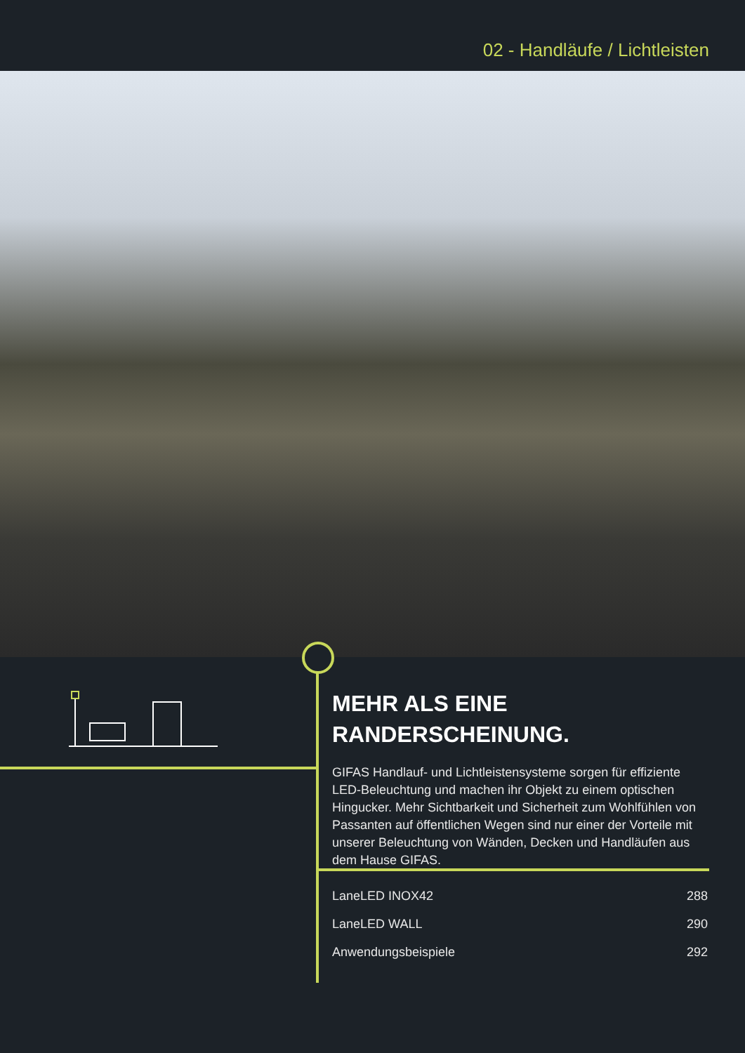02 - Handläufe / Lichtleisten
MEHR ALS EINE
RANDERSCHEINUNG.
GIFAS Handlauf- und Lichtleistensysteme sorgen für effiziente LED-Beleuchtung und machen ihr Objekt zu einem optischen Hingucker. Mehr Sichtbarkeit und Sicherheit zum Wohlfühlen von Passanten auf öffentlichen Wegen sind nur einer der Vorteile mit unserer Beleuchtung von Wänden, Decken und Handläufen aus dem Hause GIFAS.
LaneLED INOX42 288
LaneLED WALL 290
Anwendungsbeispiele 292